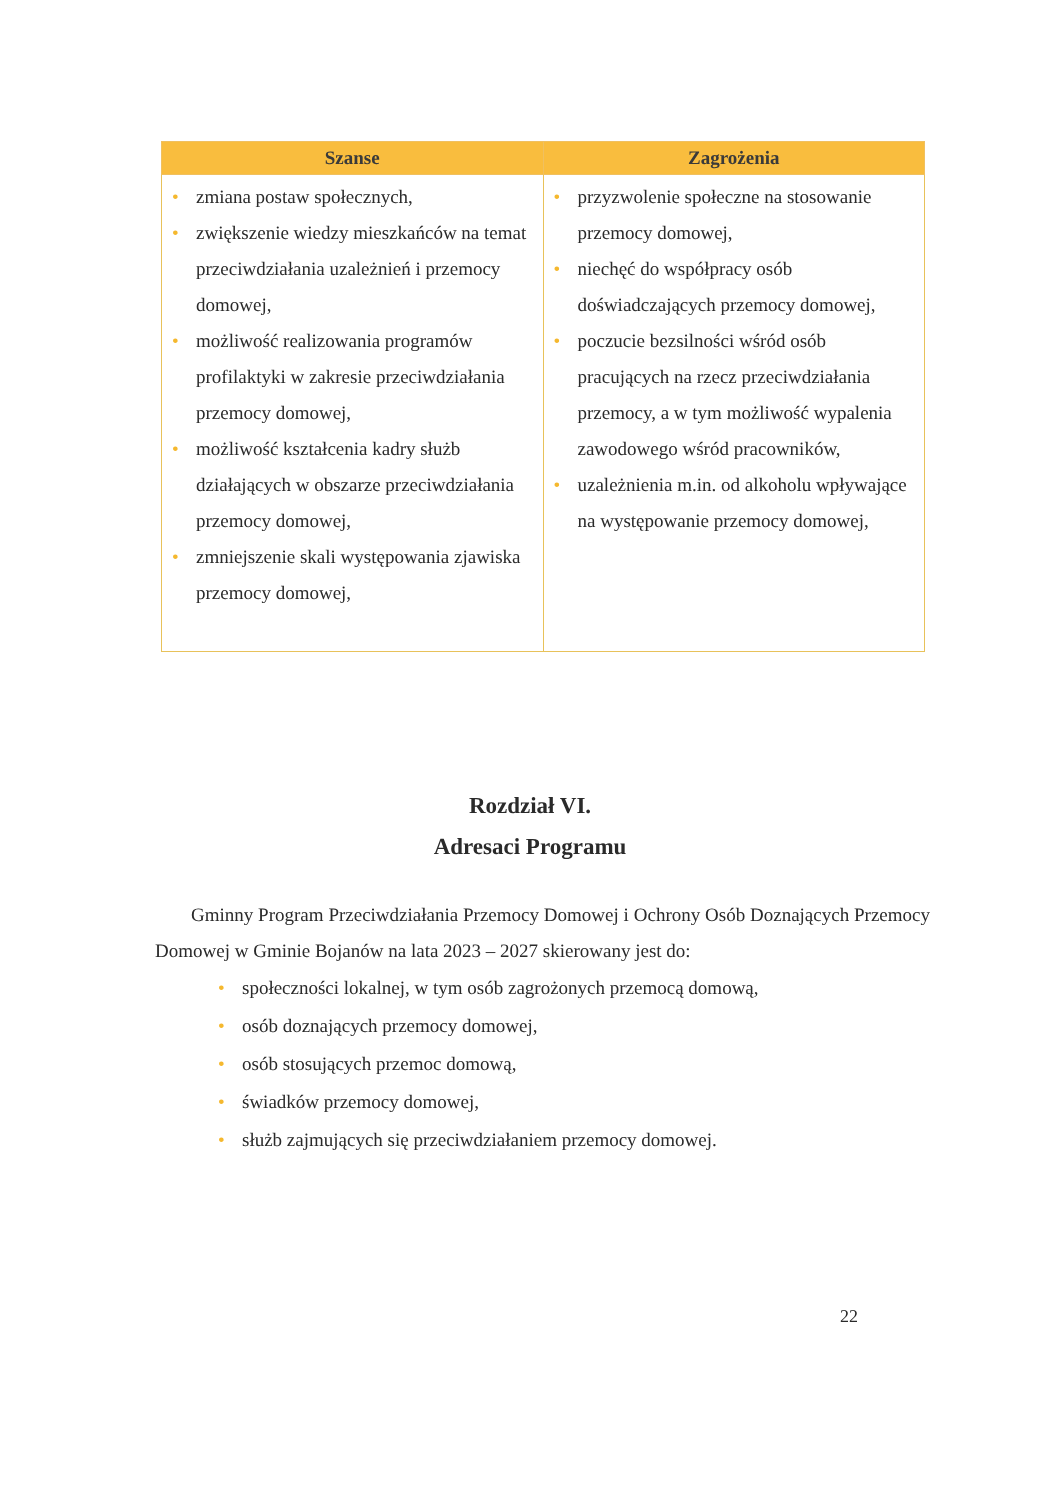| Szanse | Zagrożenia |
| --- | --- |
| • zmiana postaw społecznych, • zwiększenie wiedzy mieszkańców na temat przeciwdziałania uzależnień i przemocy domowej, • możliwość realizowania programów profilaktyki w zakresie przeciwdziałania przemocy domowej, • możliwość kształcenia kadry służb działających w obszarze przeciwdziałania przemocy domowej, • zmniejszenie skali występowania zjawiska przemocy domowej, | • przyzwolenie społeczne na stosowanie przemocy domowej, • niechęć do współpracy osób doświadczających przemocy domowej, • poczucie bezsilności wśród osób pracujących na rzecz przeciwdziałania przemocy, a w tym możliwość wypalenia zawodowego wśród pracowników, • uzależnienia m.in. od alkoholu wpływające na występowanie przemocy domowej, |
Rozdział VI.
Adresaci Programu
Gminny Program Przeciwdziałania Przemocy Domowej i Ochrony Osób Doznających Przemocy Domowej w Gminie Bojanów na lata 2023 – 2027 skierowany jest do:
• społeczności lokalnej, w tym osób zagrożonych przemocą domową,
• osób doznających przemocy domowej,
• osób stosujących przemoc domową,
• świadków przemocy domowej,
• służb zajmujących się przeciwdziałaniem przemocy domowej.
22